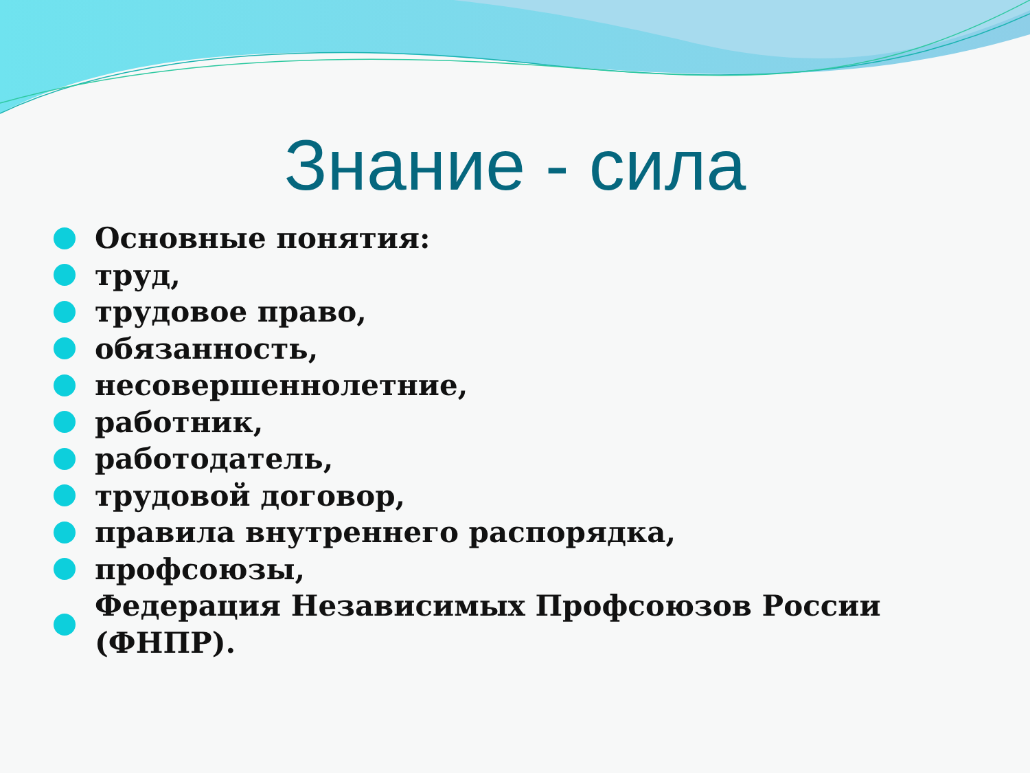Знание - сила
Основные понятия:
труд,
трудовое право,
обязанность,
несовершеннолетние,
работник,
работодатель,
трудовой договор,
правила внутреннего распорядка,
профсоюзы,
Федерация Независимых Профсоюзов России (ФНПР).